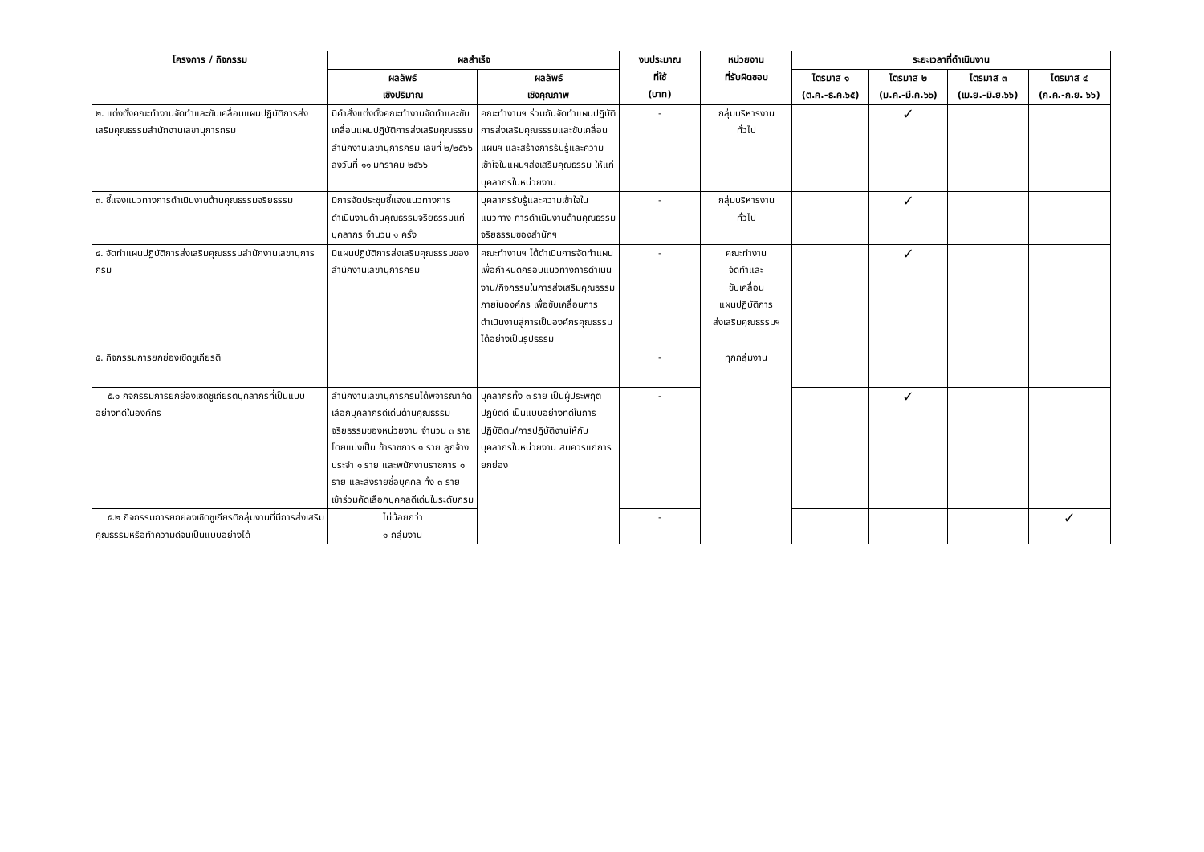| โครงการ / กิจกรรม | ผลสำเร็จ | | งบประมาณ ที่ใช้ (บาท) | หน่วยงาน ที่รับผิดชอบ | ระยะเวลาที่ดำเนินงาน | | | |
| --- | --- | --- | --- | --- | --- | --- | --- | --- |
| | ผลลัพธ์ เชิงปริมาณ | ผลลัพธ์ เชิงคุณภาพ | | | ไตรมาส ๑ (ต.ค.-ธ.ค.๖๕) | ไตรมาส ๒ (ม.ค.-มี.ค.๖๖) | ไตรมาส ๓ (เม.ย.-มิ.ย.๖๖) | ไตรมาส ๔ (ก.ค.-ก.ย. ๖๖) |
| ๒. แต่งตั้งคณะทำงานจัดทำและขับเคลื่อนแผนปฏิบัติการส่งเสริมคุณธรรมสำนักงานเลขานุการกรม | มีคำสั่งแต่งตั้งคณะทำงานจัดทำและขับเคลื่อนแผนปฏิบัติการส่งเสริมคุณธรรมสำนักงานเลขานุการกรม เลขที่ ๒/๒๕๖๖ ลงวันที่ ๑๑ มกราคม ๒๕๖๖ | คณะทำงานฯ ร่วมกันจัดทำแผนปฏิบัติการส่งเสริมคุณธรรมและขับเคลื่อนแผนฯ และสร้างการรับรู้และความเข้าใจในแผนฯส่งเสริมคุณธรรม ให้แก่บุคลากรในหน่วยงาน | - | กลุ่มบริหารงาน ทั่วไป | | ✓ | | |
| ๓. ชี้แจงแนวทางการดำเนินงานด้านคุณธรรมจริยธรรม | มีการจัดประชุมชี้แจงแนวทางการดำเนินงานด้านคุณธรรมจริยธรรมแก่บุคลากร จำนวน ๑ ครั้ง | บุคลากรรับรู้และความเข้าใจในแนวทาง การดำเนินงานด้านคุณธรรมจริยธรรมของสำนักฯ | - | กลุ่มบริหารงาน ทั่วไป | | ✓ | | |
| ๔. จัดทำแผนปฏิบัติการส่งเสริมคุณธรรมสำนักงานเลขานุการกรม | มีแผนปฏิบัติการส่งเสริมคุณธรรมของสำนักงานเลขานุการกรม | คณะทำงานฯ ได้ดำเนินการจัดทำแผนเพื่อกำหนดกรอบแนวทางการดำเนินงาน/กิจกรรมในการส่งเสริมคุณธรรมภายในองค์กร เพื่อขับเคลื่อนการดำเนินงานสู่การเป็นองค์กรคุณธรรมได้อย่างเป็นรูปธรรม | - | คณะทำงาน จัดทำและ ขับเคลื่อน แผนปฏิบัติการ ส่งเสริมคุณธรรมฯ | | ✓ | | |
| ๕. กิจกรรมการยกย่องเชิดชูเกียรติ | | | - | ทุกกลุ่มงาน | | | | |
| ๕.๑ กิจกรรมการยกย่องเชิดชูเกียรติบุคลากรที่เป็นแบบอย่างที่ดีในองค์กร | สำนักงานเลขานุการกรมได้พิจารณาคัดเลือกบุคลากรดีเด่นด้านคุณธรรมจริยธรรมของหน่วยงาน จำนวน ๓ ราย โดยแบ่งเป็น ข้าราชการ ๑ ราย ลูกจ้างประจำ ๑ ราย และพนักงานราชการ ๑ ราย และส่งรายชื่อบุคคล ทั้ง ๓ ราย เข้าร่วมคัดเลือกบุคคลดีเด่นในระดับกรม | บุคลากรทั้ง ๓ ราย เป็นผู้ประพฤติปฏิบัติดี เป็นแบบอย่างที่ดีในการปฏิบัติตน/การปฏิบัติงานให้กับบุคลากรในหน่วยงาน สมควรแก่การยกย่อง | - | | | ✓ | | |
| ๕.๒ กิจกรรมการยกย่องเชิดชูเกียรติกลุ่มงานที่มีการส่งเสริมคุณธรรมหรือทำความดีจนเป็นแบบอย่างได้ | ไม่น้อยกว่า ๑ กลุ่มงาน | | - | | | | | ✓ |